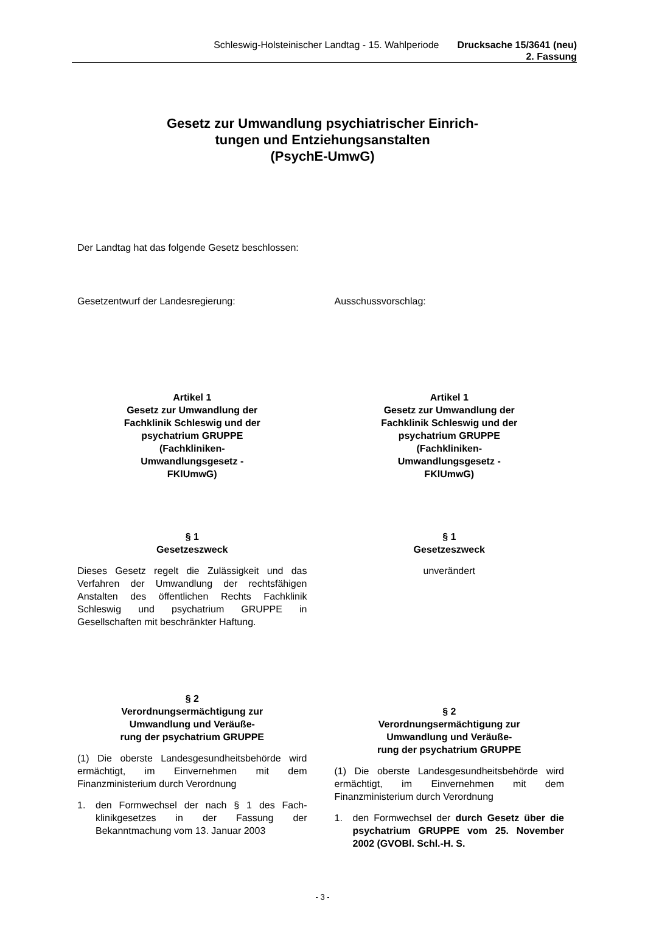Schleswig-Holsteinischer Landtag - 15. Wahlperiode
Drucksache 15/3641 (neu)
2. Fassung
Gesetz zur Umwandlung psychiatrischer Einrich-
tungen und Entziehungsanstalten
(PsychE-UmwG)
Der Landtag hat das folgende Gesetz beschlossen:
Gesetzentwurf der Landesregierung: Ausschussvorschlag:
Artikel 1
Gesetz zur Umwandlung der
Fachklinik Schleswig und der
psychatrium GRUPPE
(Fachkliniken-
Umwandlungsgesetz -
FKlUmwG)
§ 1
Gesetzeszweck
Dieses Gesetz regelt die Zulässigkeit und das Verfahren der Umwandlung der rechts­fähigen Anstalten des öffentlichen Rechts Fachklinik Schleswig und psychatrium GRUPPE in Gesellschaften mit beschränkter Haftung.
§ 2
Verordnungsermächtigung zur
Umwandlung und Veräuße-
rung der psychatrium GRUPPE
(1) Die oberste Landesgesundheitsbehörde wird ermächtigt, im Einvernehmen mit dem Finanzministerium durch Verordnung
1. den Formwechsel der nach § 1 des Fach­klinikgesetzes in der Fassung der Bekanntmachung vom 13. Januar 2003
Artikel 1
Gesetz zur Umwandlung der
Fachklinik Schleswig und der
psychatrium GRUPPE
(Fachkliniken-
Umwandlungsgesetz -
FKlUmwG)
§ 1
Gesetzeszweck
unverändert
§ 2
Verordnungsermächtigung zur
Umwandlung und Veräuße-
rung der psychatrium GRUPPE
(1) Die oberste Landesgesundheitsbehörde wird ermächtigt, im Einvernehmen mit dem Finanzministerium durch Verordnung
1. den Formwechsel der durch Gesetz ü­ber die psychatrium GRUPPE vom 25. November 2002 (GVOBl. Schl.-H. S.
- 3 -